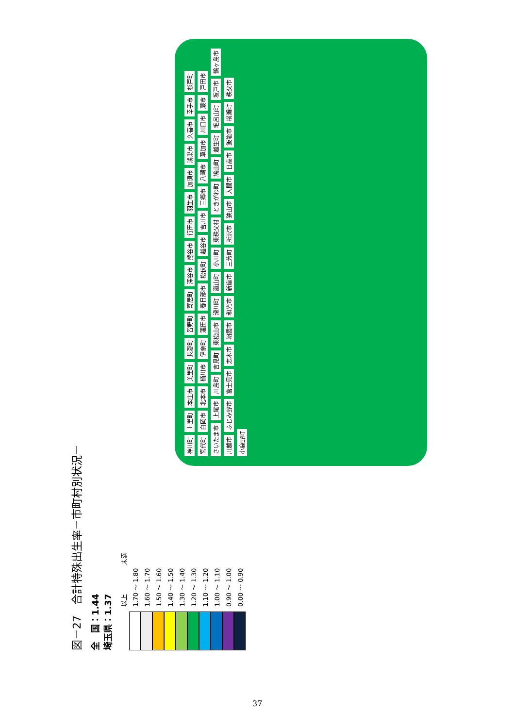図－27　合計特殊出生率－市町村別状況－
全　国：1.44
埼玉県：1.37
以上 未満
1.70 ～ 1.80
1.60 ～ 1.70
1.50 ～ 1.60
1.40 ～ 1.50
1.30 ～ 1.40
1.20 ～ 1.30
1.10 ～ 1.20
1.00 ～ 1.10
0.90 ～ 1.00
0.00 ～ 0.90
神川町 上里町 本庄市 美里町 長瀞町 皆野町 寄居町 深谷市 熊谷市 行田市 羽生市 加須市 鴻巣市 久喜市 幸手市 杉戸町 宮代町 白岡市 北本市 桶川市 伊奈町 蓮田市 春日部市 松伏町 越谷市 吉川市 三郷市 八潮市 草加市 川口市 蕨市 戸田市 さいたま市 上尾市 川島町 吉見町 東松山市 滑川町 嵐山町 小川町 東秩父村 ときがわ町 鳩山町 越生町 毛呂山町 坂戸市 鶴ヶ島市 川越市 ふじみ野市 富士見市 志木市 朝霞市 和光市 新座市 三芳町 所沢市 狭山市 入間市 日高市 飯能市 横瀬町 秩父市 小鹿野町
37